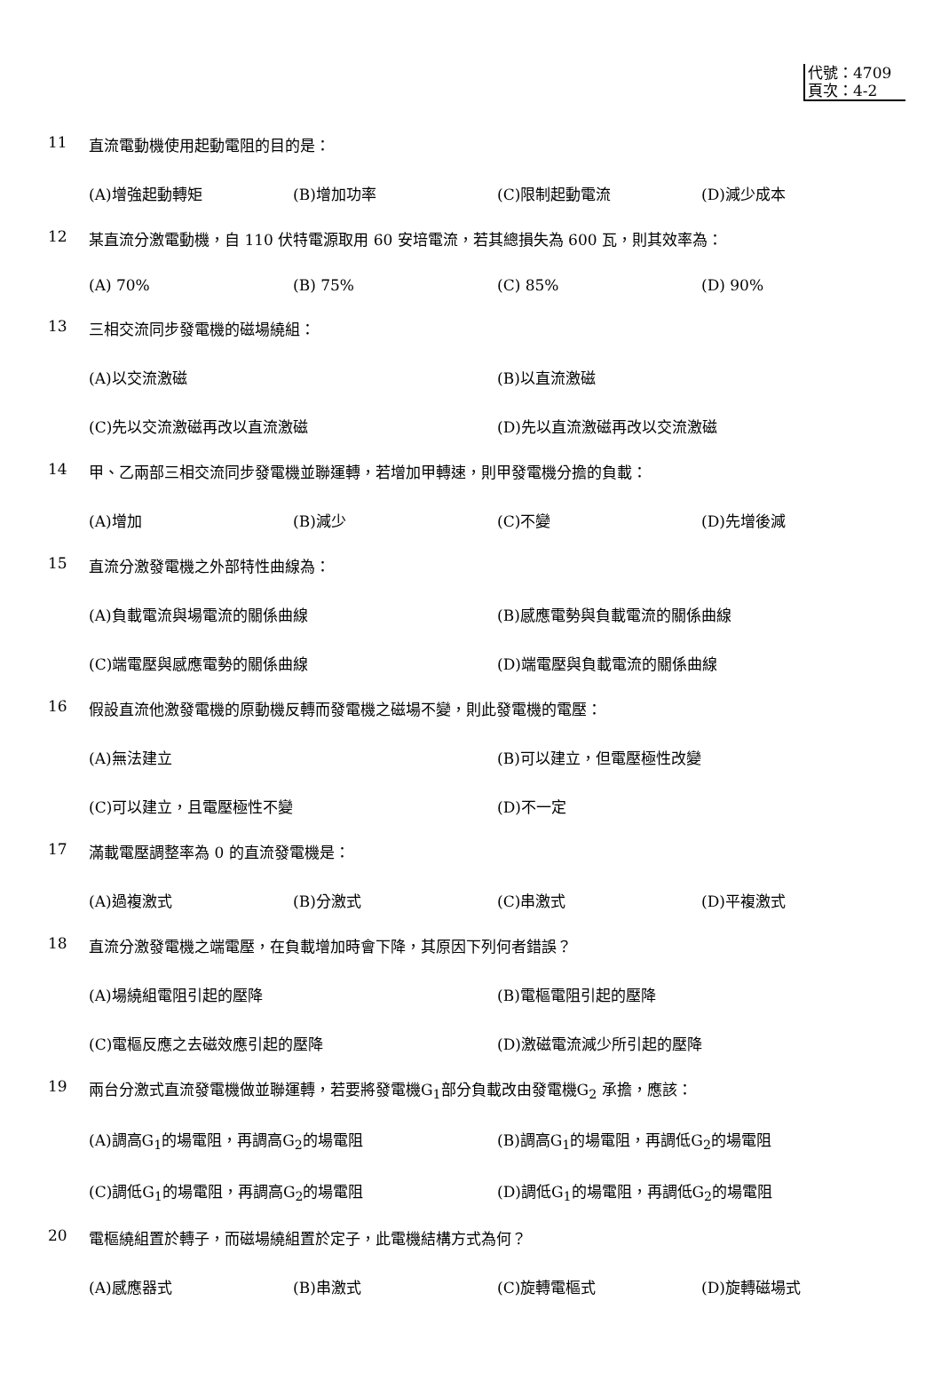代號：4709
頁次：4-2
11 直流電動機使用起動電阻的目的是：
(A)增強起動轉矩 (B)增加功率 (C)限制起動電流 (D)減少成本
12 某直流分激電動機，自 110 伏特電源取用 60 安培電流，若其總損失為 600 瓦，則其效率為：
(A) 70% (B) 75% (C) 85% (D) 90%
13 三相交流同步發電機的磁場繞組：
(A)以交流激磁 (B)以直流激磁
(C)先以交流激磁再改以直流激磁 (D)先以直流激磁再改以交流激磁
14 甲、乙兩部三相交流同步發電機並聯運轉，若增加甲轉速，則甲發電機分擔的負載：
(A)增加 (B)減少 (C)不變 (D)先增後減
15 直流分激發電機之外部特性曲線為：
(A)負載電流與場電流的關係曲線 (B)感應電勢與負載電流的關係曲線
(C)端電壓與感應電勢的關係曲線 (D)端電壓與負載電流的關係曲線
16 假設直流他激發電機的原動機反轉而發電機之磁場不變，則此發電機的電壓：
(A)無法建立 (B)可以建立，但電壓極性改變
(C)可以建立，且電壓極性不變 (D)不一定
17 滿載電壓調整率為 0 的直流發電機是：
(A)過複激式 (B)分激式 (C)串激式 (D)平複激式
18 直流分激發電機之端電壓，在負載增加時會下降，其原因下列何者錯誤？
(A)場繞組電阻引起的壓降 (B)電樞電阻引起的壓降
(C)電樞反應之去磁效應引起的壓降 (D)激磁電流減少所引起的壓降
19 兩台分激式直流發電機做並聯運轉，若要將發電機G<sub>1</sub>部分負載改由發電機G<sub>2</sub> 承擔，應該：
(A)調高G<sub>1</sub>的場電阻，再調高G<sub>2</sub>的場電阻 (B)調高G<sub>1</sub>的場電阻，再調低G<sub>2</sub>的場電阻
(C)調低G<sub>1</sub>的場電阻，再調高G<sub>2</sub>的場電阻 (D)調低G<sub>1</sub>的場電阻，再調低G<sub>2</sub>的場電阻
20 電樞繞組置於轉子，而磁場繞組置於定子，此電機結構方式為何？
(A)感應器式 (B)串激式 (C)旋轉電樞式 (D)旋轉磁場式